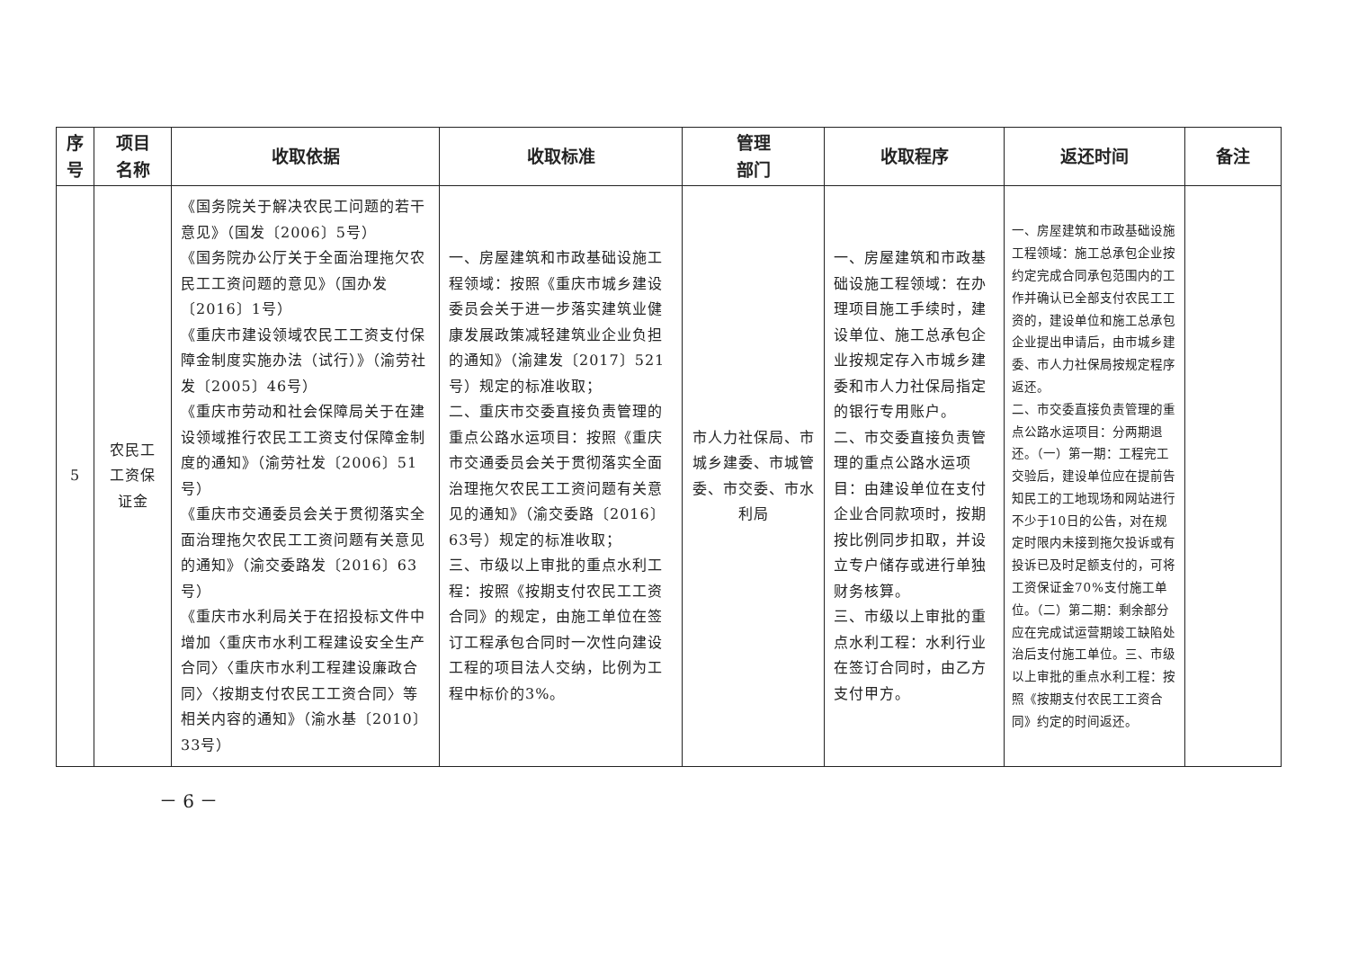| 序 号 | 项目 名称 | 收取依据 | 收取标准 | 管理 部门 | 收取程序 | 返还时间 | 备注 |
| --- | --- | --- | --- | --- | --- | --- | --- |
| 5 | 农民工 工资保 证金 | 《国务院关于解决农民工问题的若干意见》（国发〔2006〕5号） 《国务院办公厅关于全面治理拖欠农民工工资问题的意见》（国办发〔2016〕1号） 《重庆市建设领域农民工工资支付保障金制度实施办法（试行）》（渝劳社发〔2005〕46号） 《重庆市劳动和社会保障局关于在建设领域推行农民工工资支付保障金制度的通知》（渝劳社发〔2006〕51号） 《重庆市交通委员会关于贯彻落实全面治理拖欠农民工工资问题有关意见的通知》（渝交委路发〔2016〕63号） 《重庆市水利局关于在招投标文件中增加〈重庆市水利工程建设安全生产合同〉〈重庆市水利工程建设廉政合同〉〈按期支付农民工工资合同〉等相关内容的通知》（渝水基〔2010〕33号） | 一、房屋建筑和市政基础设施工程领域：按照《重庆市城乡建设委员会关于进一步落实建筑业健康发展政策减轻建筑业企业负担的通知》（渝建发〔2017〕521号）规定的标准收取； 二、重庆市交委直接负责管理的重点公路水运项目：按照《重庆市交通委员会关于贯彻落实全面治理拖欠农民工工资问题有关意见的通知》（渝交委路〔2016〕63号）规定的标准收取； 三、市级以上审批的重点水利工程：按照《按期支付农民工工资合同》的规定，由施工单位在签订工程承包合同时一次性向建设工程的项目法人交纳，比例为工程中标价的3%。 | 市人力社保局、市城乡建委、市城管委、市交委、市水利局 | 一、房屋建筑和市政基础设施工程领域：在办理项目施工手续时，建设单位、施工总承包企业按规定存入市城乡建委和市人力社保局指定的银行专用账户。 二、市交委直接负责管理的重点公路水运项目：由建设单位在支付企业合同款项时，按期按比例同步扣取，并设立专户储存或进行单独财务核算。 三、市级以上审批的重点水利工程：水利行业在签订合同时，由乙方支付甲方。 | 一、房屋建筑和市政基础设施工程领域：施工总承包企业按约定完成合同承包范围内的工作并确认已全部支付农民工工资的，建设单位和施工总承包企业提出申请后，由市城乡建委、市人力社保局按规定程序返还。 二、市交委直接负责管理的重点公路水运项目：分两期退还。（一）第一期：工程完工交验后，建设单位应在提前告知民工的工地现场和网站进行不少于10日的公告，对在规定时限内未接到拖欠投诉或有投诉已及时足额支付的，可将工资保证金70%支付施工单位。（二）第二期：剩余部分应在完成试运营期竣工缺陷处治后支付施工单位。三、市级以上审批的重点水利工程：按照《按期支付农民工工资合同》约定的时间返还。 | |
－ 6 －